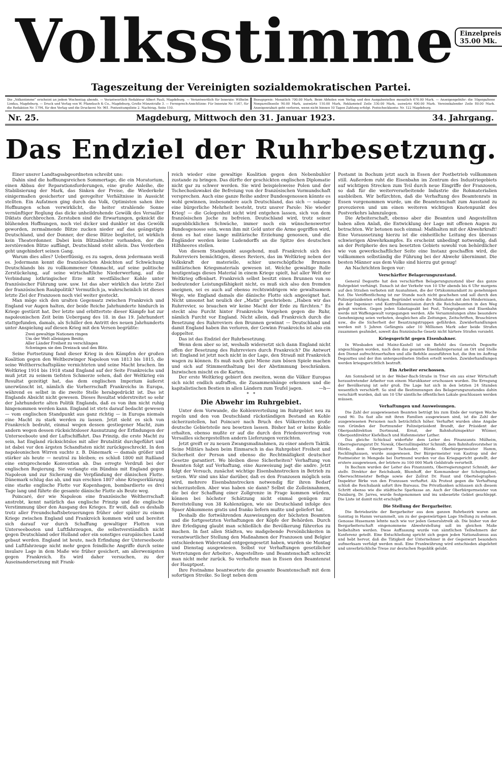Volksstimme
Einzelpreis 35.00 Mk.
Tageszeitung der Vereinigten sozialdemokratischen Partei.
Die „Volksstimme“ erscheint an jedem Wochentag abends. — Verantwortlich Redakteur Albert Pauli, Magdeburg. — Verantwortlich für Inserate: Wilhelm Lindau, Magdeburg. — Druck und Verlag von W. Pfannkuch & Co., Magdeburg, Große Münzstraße 3. — Fernsprech-Anschlüsse: Für Inserate Nr. 1567, für die Redaktion Nr. 1794, für den Verlag und die Druckerei Nr. 961. Postzeitungsliste 2. Nachtrag, Seite 110.
Bezugspreis: Monatlich 700.00 Mark. Beim Abholen vom Verlag und den Ausgabestellen monatlich 670.00 Mark. — Anzeigengebühr: die 10gespaltene Nonpareillezeile 90.00 Mark, auswärts 110.00 Mark, Reklameteil Zeile 330.00 Mark, auswärts 400.00 Mark. Vereinskalender Zeile 80.00 Mark. Anzeigenrabatt geht verloren, wenn nicht binnen 10 Tagen Zahlung erfolgt. Postscheckkonto: Nr. 122 Magdeburg.
Nr. 25. Magdeburg, Mittwoch den 31. Januar 1923. 34. Jahrgang.
Das Endziel der Ruhrbesetzung.
Einer unsrer Landtagsabgeordneten schreibt uns:
Dahin sind die hoffnungsreichen Sommertage, die ein Moratorium, einen Abbau der Reparationsforderungen, eine große Anleihe, die Stabilisierung der Mark, das Sinken der Preise, die Wiederkehr einigermaßen gesicherter und geregelter Verhältnisse in Aussicht stellten. Ein Aufatmen ging durch das Volk, Optimisten sahen ihre Hoffnungen schon verwirklicht, die heiter strahlende Sonne vernünftiger Reglung das dicke unheildrohende Gewölk des Versailler Diktats durchbrechen. Zerstoben sind die Erwartungen, geknickt die blühenden Hoffnungen, noch viel dicker und dunkler ist das Gewölk geworden, zermalmende Blitze zucken nieder auf das geängstigte Deutschland, und der Donner, der diese Blitze begleitet, ist wirklich kein Theaterdonner. Dabei kein Blitzableiter vorhanden, der die zerstörenden Blitze auffängt, Deutschland steht allein. Das Verderben geht ungehindert seinen Gang.
Warum dies alles? Ueberflüssig, es zu sagen, denn jedermann weiß es. Jedermann kennt die französischen Absichten auf Schwächung Deutschlands bis zu vollkommener Ohnmacht, auf seine politische Zerstückelung, auf seine wirtschaftliche Niederwerfung, auf die Verbindung lothringischer Erze mit westfälischer Kohle unter französischer Führung usw. usw. Ist das aber wirklich das letzte Ziel der französischen Raubpolitik? Vermutlich ja, wahrscheinlich ist dieses letzte Ziel der Franzosen noch viel weiter gesteckt.
Man möge sich den uralten Gegensatz zwischen Frankreich und England vor Augen halten, der beide Reiche Jahrhunderte hindurch in Kriege gestürzt hat. Der letzte und erbittertste dieser Kämpfe hat zur napoleonischen Zeit beim Uebergang des 18. in das 19. Jahrhundert stattgefunden, damals, als Schiller den Antritt des neuen Jahrhunderts unter Anspielung auf diesen Krieg mit den Versen begrüßte:
Zwei gewaltige Nationen ringen
Um der Welt alleinigen Besitz;
Aller Länder Freiheit zu verschlingen
Schwingen sie den Dreizack und den Blitz.
Seine Fortsetzung fand dieser Krieg in den Kämpfen der großen Koalition gegen den Weltbezwinger Napoleon von 1813 bis 1815, die seine Weltherrschaftspläne vernichteten und seine Macht brachen. Im Weltkrieg 1914 bis 1918 stand England auf der Seite Frankreichs und muß jetzt zu seinem tiefsten Schmerze sehen, daß der Weltkrieg ein Resultat gezeitigt hat, das dem englischen Imperium äußerst unerwünscht ist, nämlich die Vorherrschaft Frankreichs in Europa, während es selbst in die zweite Stelle herabgedrückt ist. Das ist Englands Absicht nicht gewesen. Dieses Resultat widerstreitet so sehr der Jahrhunderte alten Politik Englands, daß es von ihm nicht ruhig hingenommen werden kann. England ist stets darauf bedacht gewesen — vom englischen Standpunkt aus ganz richtig — in Europa niemals eine Macht zu stark werden zu lassen. Jetzt sieht es sich von Frankreich bedroht, einmal wegen dessen gestiegener Macht, zum andern wegen dessen rücksichtsloser Ausnutzung der Erfindungen der Unterseeboote und der Luftschiffahrt. Das Prinzip, die erste Macht zu sein, hat England rücksichtslos mit aller Brutalität durchgeführt und ist dabei vor den ärgsten Schandtaten nicht zurückgeschreckt. In den napoleonischen Wirren suchte z. B. Dänemark — damals größer und stärker als heute — neutral zu bleiben; es schloß 1800 mit Rußland eine entsprechende Konvention ab. Das erregte Verdruß bei der englischen Regierung. Sie verlangte ein Bündnis mit England gegen Napoleon und zur Sicherung die Verpfändung der dänischen Flotte. Dänemark schlug das ab, und nun erschien 1807 ohne Kriegserklärung eine starke englische Flotte vor Kopenhagen, bombardierte es drei Tage lang und führte die gesamte dänische Flotte als Beute weg.
Poincaré, der wie Napoleon eine französische Weltherrschaft anstrebt, kennt natürlich das englische Prinzip und die englische Verstimmung über den Ausgang des Krieges. Er weiß, daß es deshalb trotz aller Freundschaftsbeteuerungen früher oder später zu einem Kriege zwischen England und Frankreich kommen wird und bereitet sich darauf vor durch Schaffung gewaltiger Flotten von Unterseebooten und Luftfahrzeugen, die selbstverständlich nicht gegen Deutschland oder Holland oder ein sonstiges europäisches Land gebaut werden. England ist heute, nach Erfindung der Unterseeboote und Luftfahrzeuge nicht mehr gegen feindliche Angriffe durch seine insulare Lage in dem Maße wie früher gesichert, am allerwenigsten gegen Frankreich. Es wird daher versuchen, zu der Auseinandersetzung mit Frank-
reich wieder eine gewaltige Koalition gegen den Nebenbuhler zustande zu bringen. Das dürfte der geschickten englischen Diplomatie nicht gar zu schwer werden. Sie wird beispielsweise Polen und der Tschechoslowakei die Befreiung von der französischen Vormundschaft versprechen. Auch eine ganze Reihe andrer Bundesgenossen könnte es wohl gewinnen, insbesondere auch Deutschland, das sich — solange eine bürgerliche Mehrheit besteht, trotz unsrer Parole: Nie wieder Krieg! — die Gelegenheit nicht wird entgehen lassen, sich von dem französischen Joche zu befreien. Deutschland wird, trotz seiner augenblicklichen Schwäche, immer noch ein wünschenswerter Bundesgenosse sein, wenn ihm mit Geld unter die Arme gegriffen wird, denn es hat eine lange militärische Erziehung genossen, und die Engländer werden keine Ludendorffs an die Spitze des deutschen Hilfsheeres stellen.
Von diesem Standpunkt ausgehend, muß Frankreich sich des Ruhrreviers bemächtigen, dieses Reviers, das im Weltkrieg neben der Volkskraft der materielle, schier unerschöpfliche Brunnen militärischen Kriegsmaterials gewesen ist. Welche gewaltige Rolle heutigentags dieses Material in einem Kriege spielt, hat aller Welt der Weltkrieg offenbart. Frankreich selbst besitzt einen Brunnen von so bedeutender Leistungsfähigkeit nicht, es muß sich also den fremden aneignen, sei es auch auf ebenso rechtswidrigem wie gewaltsamem Wege, wie England damals die dänische Flotte sich angeeignet hat. Nicht umsonst hat neulich der „Matin“ geschrieben: „Haben wir das Ruhrrevier, so brauchen wir keine Macht der Erde zu fürchten.“ Es steckt also Furcht hinter Frankreichs Vorgehen gegen die Ruhr, nämlich Furcht vor England. Nicht allein, daß Frankreich durch die Besetzung des Ruhrreviers den Brunnen gewinnt — Deutschland und damit England haben ihn verloren, der Gewinn Frankreichs ist also ein doppelter.
Das ist das Endziel der Ruhrbesetzung.
Wenn dem aber so ist, weshalb widersetzt sich dann England nicht offen der Besetzung des Ruhrreviers durch Frankreich? Die Antwort ist: England ist jetzt noch nicht in der Lage, den Strauß mit Frankreich wagen zu können. Es muß noch gute Miene zum bösen Spiele machen und sich auf Stimmenthaltung bei der Abstimmung beschränken. Inzwischen mischt es die Karten.
Der erste Weltkrieg gebiert den zweiten, wenn die Völker Europas sich nicht endlich aufraffen, die Zusammenhänge erkennen und die kapitalistischen Bestien in allen Ländern zum Teufel jagen. —h—
* *
Die Abwehr im Ruhrgebiet.
Unter dem Vorwande, die Kohlenverteilung im Ruhrgebiet neu zu regeln und den von Deutschland rückständigen Bestand an Kohle sicherzustellen, hat Poincaré nach Bruch des Völkerrechts große deutsche Gebietsteile neu besetzen lassen. Bisher hat er keine Kohle erhalten, ebenso mußte er auf die durch den Friedensvertrag von Versailles sichergestellten andern Lieferungen verzichten.
Jetzt greift er zu neuen Zwangsmaßnahmen, zu einer andern Taktik. Seine Militärs haben beim Einmarsch in das Ruhrgebiet Freiheit und Sicherheit der Person und ebenso die Rechtmäßigkeit deutscher Gesetze garantiert. Wo bleiben diese Sicherheiten? Verhaftung von Beamten folgt auf Verhaftung, eine Ausweisung jagt die andre. Jetzt folgt der Versuch, zunächst wichtige Eisenbahnstrecken in Betrieb zu setzen. Wir sind uns klar darüber, daß es den Franzosen möglich sein wird, mehrere Eisenbahnstrecken notwendig für ihren Bedarf sicherzustellen. Aber was haben sie dann? Selbst die Zolleinnahmen, die bei der Schaffung einer Zollgrenze in Frage kommen würden, können bei höchster Schätzung nicht einmal genügen zur Bereitstellung von 38 Kohlenzügen, wie sie Deutschland infolge des Spaer Abkommens gratis und franko liefern mußte und geliefert hat.
Deshalb die fortwährenden Ausweisungen der höchsten Beamten und die fortgesetzten Verhaftungen der Köpfe der Behörden. Durch ihre Erledigung glaubt man schließlich die Bevölkerung führerlos zu machen. In fast allen Städten, wo maßgebende Persönlichkeiten in verantwortlicher Stellung den Maßnahmen der Franzosen und Belgier entschiedenen Widerstand entgegengesetzt haben, wurden sie Montag und Dienstag ausgewiesen. Selbst vor Verhaftungen gesetzlicher Vertretungen der Arbeiter-, Angestellten- und Beamtenschaft schreckt man nicht mehr zurück. So verhaftete man in Essen den Beamtenrat der Hauptpost.
Ihre Festnahme beantwortete die gesamte Beamtenschaft mit dem sofortigen Streike. So liegt neben dem
Postamt in Bochum jetzt auch in Essen der Postbetrieb vollkommen still. Außerdem ruht die Eisenbahn im Zentrum des Industriegebiets auf wichtigen Strecken zum Teil durch neue Eingriffe der Franzosen, so daß für die weiterverarbeitende Industrie die Rohmaterialien ausbleiben. Wir befürchten, daß die Verhaftung des Beamtenrats in Essen vorgenommen wurde, um die Beamtenschaft zum Ausstand zu provozieren und um einen weiteren wichtigen Knotenpunkt des Postverkehrs lahmzulegen.
Die Arbeiterschaft, ebenso aber die Beamten und Angestellten haben allen Anlaß, die Entwicklung der Lage mit offenen Augen zu betrachten. Wir betonen noch einmal: Maßhalten mit der Abwehrkraft! Eine Voraussetzung hierzu ist die einheitliche Leitung des überaus schwierigen Abwehrkampfes. Es erscheint unbedingt notwendig, daß an der Peripherie des neu besetzten Gebiets sowohl von behördlicher wie von gewerkschaftlicher Seite eine Instanz geschaffen wird, die vollkommen selbständig die Führung bei der Abwehr übernimmt. Die besten Männer aus dem Volke sind hierzu gut genug!
An Nachrichten liegen vor:
Verschärfter Belagerungszustand.
General Degoutte hat den verschärften Belagerungszustand über das ganze Ruhrgebiet verhängt. Danach ist der Verkehr von 10 Uhr abends bis 6 Uhr morgens auf den Straßen verboten mit Ausnahmen, die der Ortskommandant zu genehmigen hat. Die Veröffentlichung ist zur Stunde noch nicht geschehen und soll durch den Polizeipräsidenten erfolgen. Begründet wurde die Maßnahme mit den Hindernissen, die der Ingenieur- und Kontrollkommission durch die Reichsbeamten in den Weg gelegt wurden. Gegen jeden Sabotageakt bei Post, Telegraphen und Eisenbahn werde mit Waffengewalt vorgegangen werden. Alle Versammlungen ohne besondere Genehmigung seien verboten, desgleichen alle Zeitungen, Zeitschriften, Broschüren usw., die die Sicherheit der Besatzungstruppen gefährden. Zuwiderhandlungen werden mit 5 Jahren Gefängnis oder 10 Millionen Mark oder beide Strafen zusammen geahndet, soweit das französische Gesetz nicht härtere Strafen vorsieht.
Kriegsgericht gegen Eisenbahner.
In Wiesbaden und Mainz-Kastell ist ein Befehl des Generals Degoutte angeschlagen worden, nach dem das gesamte Eisenbahnpersonal an Ort und Stelle den Dienst aufrechtzuerhalten und alle Befehle auszuführen hat, die ihm im Auftrag Degouttes und der ihm untergeordneten Stellen erteilt werden. Zuwiderhandlungen werden kriegsgerichtlich bestraft.
Ein Arbeiter erschossen.
Am Sonnabend ist in der Weber-Bach-Straße in Trier ein aus einer Wirtschaft heraustretender Arbeiter von einem Marokkaner erschossen worden. Die Erregung der Bevölkerung ist sehr groß. Die Lage hat sich in den letzten 24 Stunden wesentlich verschärft. So sind die Bestimmungen des Belagerungszustandes dahin verschärft worden, daß um 10 Uhr sämtliche öffentlichen Lokale geschlossen werden müssen.
Verhaftungen und Ausweisungen.
Die Zahl der ausgewiesenen Beamten beträgt bis zum Ende der vorigen Woche rund 90. Da fast alle mit ihren Familien ausgewiesen sind, ist die Zahl der ausgewiesenen Personen noch beträchtlich höher. Verhaftet wurden ohne Angabe von Gründen der Dortmunder Polizeipräsident Brandt, der Präsident der Oberpostdirektion Dortmund, Ernst, der Bahnhofsinspektor Wlömer, Oberpostdirektor Kiefelbach und Hafenmeister Lather.
Das gleiche Schicksal widerfuhr dem Leiter des Finanzamts Mülheim, Oberregierungsrat Dr. Nowak, Oberzollinspektor Schmidt, dem Bahnhofsvorsteher in Hörde, dem Oberpostrat Tschauder, Hörde. Oberbürgermeister Hamm, Recklinghausen, wurde ausgewiesen. Der Bürgermeister von Kastrop und der Postmeister in Mengede bei Dortmund wurden vor das Kriegsgericht gestellt, der erstere ausgewiesen, der letztere zu 100 000 Mark Geldstrafe verurteilt.
In Bochum wurden der Leiter des Finanzamts, Oberregierungsrat Schmidt, der stellv. Direktor der Reichsbank, Blumhoff, der Kommandeur der Schutzpolizei, Oberwachtmeister Bethge sowie der Zollrat Dr. Faust und Obertelegraphen-Inspektor Birke von den Franzosen verhaftet. Als Protest gegen die Verhaftung schloß die Reichsbank sofort ihre Bureaus. Die Privatbanken schlossen sich diesem Schritt ebenso wie die städtische Sparkasse an. Auch der Oberbürgermeister von Duisburg, Dr. Jarres, wurde festgenommen und ins unbesetzte Gebiet geschleppt. Die Liste ist damit nicht erschöpft.
Die Stellung der Bergarbeiter.
Die Betriebsräte der Bergarbeiter aus dem ganzen Ruhrbezirk waren am Sonntag in Hamm versammelt, um zu der gegenwärtigen Lage Stellung zu nehmen. Genosse Husemann lehnte nach wie vor jeden Generalstreik ab. Die bisher von der Bergarbeiterschaft eingenommene Abwehrstellung soll im gleichen Maße beibehalten werden. Diese Auffassung wurde von sämtlichen Teilnehmern der Konferenz geteilt. Eine Entschließung spricht sich gegen jeden Nationalismus aus und hebt hervor, daß die Tätigkeit der Unternehmer in der Gegenwart besonders aufmerksam verfolgt werden muß. Eine Frankwährung wird entschieden abgelehnt und unverbrüchliche Treue zur deutschen Republik gelobt.